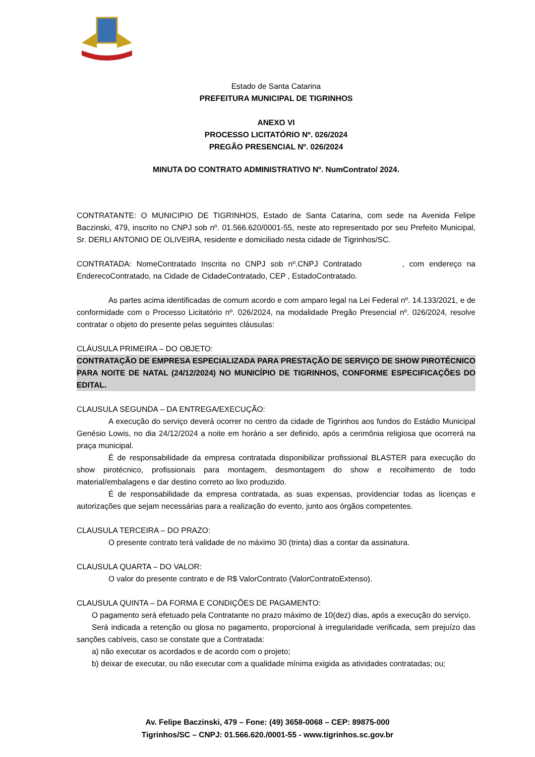Estado de Santa Catarina
PREFEITURA MUNICIPAL DE TIGRINHOS
ANEXO VI
PROCESSO LICITATÓRIO Nº. 026/2024
PREGÃO PRESENCIAL Nº. 026/2024
MINUTA DO CONTRATO ADMINISTRATIVO Nº. NumContrato/ 2024.
CONTRATANTE: O MUNICIPIO DE TIGRINHOS, Estado de Santa Catarina, com sede na Avenida Felipe Baczinski, 479, inscrito no CNPJ sob nº. 01.566.620/0001-55, neste ato representado por seu Prefeito Municipal, Sr. DERLI ANTONIO DE OLIVEIRA, residente e domiciliado nesta cidade de Tigrinhos/SC.
CONTRATADA: NomeContratado Inscrita no CNPJ sob nº.CNPJ Contratado , com endereço na EnderecoContratado, na Cidade de CidadeContratado, CEP , EstadoContratado.
As partes acima identificadas de comum acordo e com amparo legal na Lei Federal nº. 14.133/2021, e de conformidade com o Processo Licitatório nº. 026/2024, na modalidade Pregão Presencial nº. 026/2024, resolve contratar o objeto do presente pelas seguintes cláusulas:
CLÁUSULA PRIMEIRA – DO OBJETO:
CONTRATAÇÃO DE EMPRESA ESPECIALIZADA PARA PRESTAÇÃO DE SERVIÇO DE SHOW PIROTÉCNICO PARA NOITE DE NATAL (24/12/2024) NO MUNICÍPIO DE TIGRINHOS, CONFORME ESPECIFICAÇÕES DO EDITAL.
CLAUSULA SEGUNDA – DA ENTREGA/EXECUÇÃO:
A execução do serviço deverá ocorrer no centro da cidade de Tigrinhos aos fundos do Estádio Municipal Genésio Lowis, no dia 24/12/2024 a noite em horário a ser definido, após a cerimônia religiosa que ocorrerá na praça municipal.
É de responsabilidade da empresa contratada disponibilizar profissional BLASTER para execução do show pirotécnico, profissionais para montagem, desmontagem do show e recolhimento de todo material/embalagens e dar destino correto ao lixo produzido.
É de responsabilidade da empresa contratada, as suas expensas, providenciar todas as licenças e autorizações que sejam necessárias para a realização do evento, junto aos órgãos competentes.
CLAUSULA TERCEIRA – DO PRAZO:
O presente contrato terá validade de no máximo 30 (trinta) dias a contar da assinatura.
CLAUSULA QUARTA – DO VALOR:
O valor do presente contrato e de R$ ValorContrato (ValorContratoExtenso).
CLAUSULA QUINTA – DA FORMA E CONDIÇÕES DE PAGAMENTO:
O pagamento será efetuado pela Contratante no prazo máximo de 10(dez) dias, após a execução do serviço.
Será indicada a retenção ou glosa no pagamento, proporcional à irregularidade verificada, sem prejuízo das sanções cabíveis, caso se constate que a Contratada:
a) não executar os acordados e de acordo com o projeto;
b) deixar de executar, ou não executar com a qualidade mínima exigida as atividades contratadas; ou;
Av. Felipe Baczinski, 479 – Fone: (49) 3658-0068 – CEP: 89875-000
Tigrinhos/SC – CNPJ: 01.566.620./0001-55 - www.tigrinhos.sc.gov.br